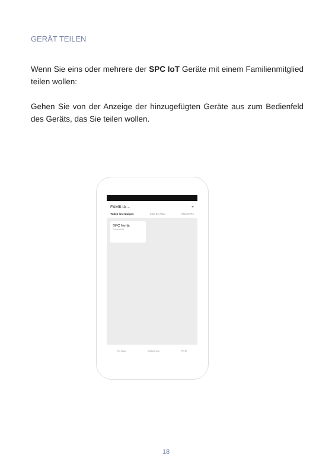GERÄT TEILEN
Wenn Sie eins oder mehrere der SPC IoT Geräte mit einem Familienmitglied teilen wollen:
Gehen Sie von der Anzeige der hinzugefügten Geräte aus zum Bedienfeld des Geräts, das Sie teilen wollen.
FAMILIA ⌄ +
Todos los equipos Sala de estar Master Ro
SPC Nerta
Encendido
Mi casa Inteligencia Perfil
18